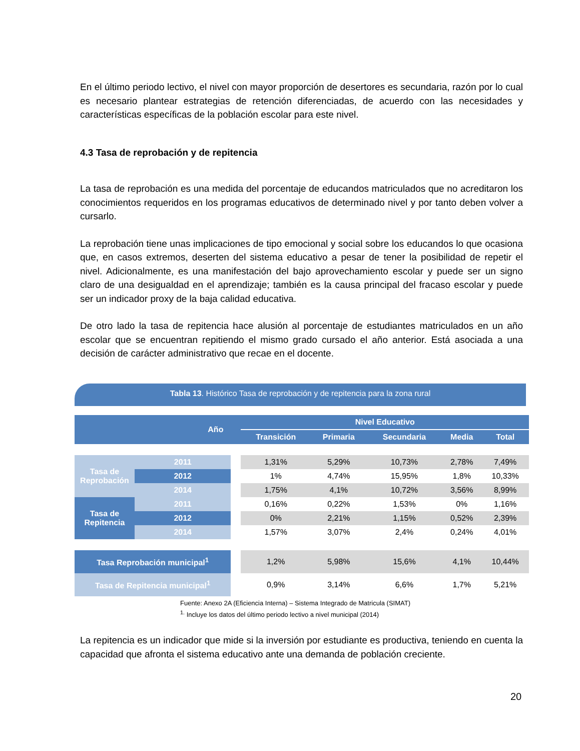En el último periodo lectivo, el nivel con mayor proporción de desertores es secundaria, razón por lo cual es necesario plantear estrategias de retención diferenciadas, de acuerdo con las necesidades y características específicas de la población escolar para este nivel.
4.3 Tasa de reprobación y de repitencia
La tasa de reprobación es una medida del porcentaje de educandos matriculados que no acreditaron los conocimientos requeridos en los programas educativos de determinado nivel y por tanto deben volver a cursarlo.
La reprobación tiene unas implicaciones de tipo emocional y social sobre los educandos lo que ocasiona que, en casos extremos, deserten del sistema educativo a pesar de tener la posibilidad de repetir el nivel. Adicionalmente, es una manifestación del bajo aprovechamiento escolar y puede ser un signo claro de una desigualdad en el aprendizaje; también es la causa principal del fracaso escolar y puede ser un indicador proxy de la baja calidad educativa.
De otro lado la tasa de repitencia hace alusión al porcentaje de estudiantes matriculados en un año escolar que se encuentran repitiendo el mismo grado cursado el año anterior. Está asociada a una decisión de carácter administrativo que recae en el docente.
Tabla 13. Histórico Tasa de reprobación y de repitencia para la zona rural
| Año | | | Nivel Educativo | | | | |
| --- | --- | --- | --- | --- | --- | --- | --- |
| | | | Transición | Primaria | Secundaria | Media | Total |
| Tasa de Reprobación | 2011 | | 1,31% | 5,29% | 10,73% | 2,78% | 7,49% |
| | 2012 | | 1% | 4,74% | 15,95% | 1,8% | 10,33% |
| | 2014 | | 1,75% | 4,1% | 10,72% | 3,56% | 8,99% |
| Tasa de Repitencia | 2011 | | 0,16% | 0,22% | 1,53% | 0% | 1,16% |
| | 2012 | | 0% | 2,21% | 1,15% | 0,52% | 2,39% |
| | 2014 | | 1,57% | 3,07% | 2,4% | 0,24% | 4,01% |
| Tasa Reprobación municipal<sup>1</sup> | | | 1,2% | 5,98% | 15,6% | 4,1% | 10,44% |
| Tasa de Repitencia municipal<sup>1</sup> | | | 0,9% | 3,14% | 6,6% | 1,7% | 5,21% |
Fuente: Anexo 2A (Eficiencia Interna) – Sistema Integrado de Matricula (SIMAT)
<sup>1.</sup> Incluye los datos del último periodo lectivo a nivel municipal (2014)
La repitencia es un indicador que mide si la inversión por estudiante es productiva, teniendo en cuenta la capacidad que afronta el sistema educativo ante una demanda de población creciente.
20